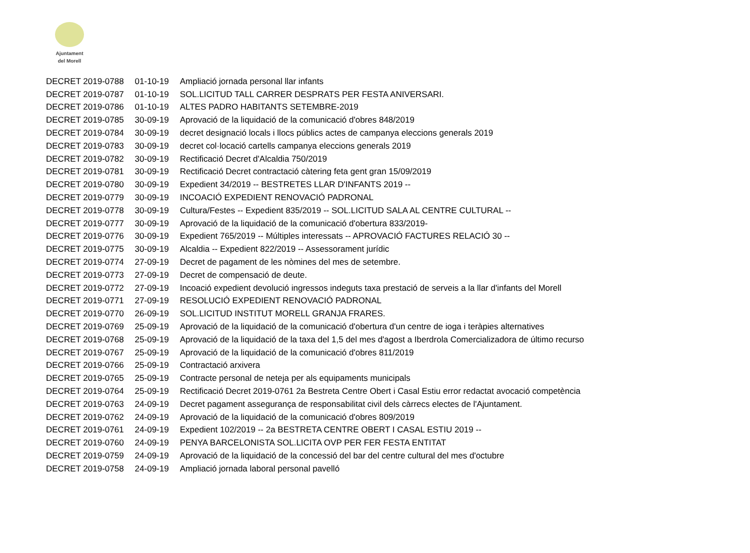Ajuntament
del Morell
| DECRET 2019-0788 | 01-10-19 | Ampliació jornada personal llar infants |
| DECRET 2019-0787 | 01-10-19 | SOL.LICITUD TALL CARRER DESPRATS PER FESTA ANIVERSARI. |
| DECRET 2019-0786 | 01-10-19 | ALTES PADRO HABITANTS SETEMBRE-2019 |
| DECRET 2019-0785 | 30-09-19 | Aprovació de la liquidació de la comunicació d'obres 848/2019 |
| DECRET 2019-0784 | 30-09-19 | decret designació locals i llocs públics actes de campanya eleccions generals 2019 |
| DECRET 2019-0783 | 30-09-19 | decret col·locació cartells campanya eleccions generals 2019 |
| DECRET 2019-0782 | 30-09-19 | Rectificació Decret d'Alcaldia 750/2019 |
| DECRET 2019-0781 | 30-09-19 | Rectificació Decret contractació càtering feta gent gran 15/09/2019 |
| DECRET 2019-0780 | 30-09-19 | Expedient 34/2019 -- BESTRETES LLAR D'INFANTS 2019 -- |
| DECRET 2019-0779 | 30-09-19 | INCOACIÓ EXPEDIENT RENOVACIÓ PADRONAL |
| DECRET 2019-0778 | 30-09-19 | Cultura/Festes -- Expedient 835/2019 -- SOL.LICITUD SALA AL CENTRE CULTURAL -- |
| DECRET 2019-0777 | 30-09-19 | Aprovació de la liquidació de la comunicació d'obertura 833/2019- |
| DECRET 2019-0776 | 30-09-19 | Expedient 765/2019 -- Múltiples interessats -- APROVACIÓ FACTURES RELACIÓ 30 -- |
| DECRET 2019-0775 | 30-09-19 | Alcaldia -- Expedient 822/2019 -- Assessorament jurídic |
| DECRET 2019-0774 | 27-09-19 | Decret de pagament de les nòmines del mes de setembre. |
| DECRET 2019-0773 | 27-09-19 | Decret de compensació de deute. |
| DECRET 2019-0772 | 27-09-19 | Incoació expedient devolució ingressos indeguts taxa prestació de serveis a la llar d'infants del Morell |
| DECRET 2019-0771 | 27-09-19 | RESOLUCIÓ EXPEDIENT RENOVACIÓ PADRONAL |
| DECRET 2019-0770 | 26-09-19 | SOL.LICITUD INSTITUT MORELL GRANJA FRARES. |
| DECRET 2019-0769 | 25-09-19 | Aprovació de la liquidació de la comunicació d'obertura d'un centre de ioga i teràpies alternatives |
| DECRET 2019-0768 | 25-09-19 | Aprovació de la liquidació de la taxa del 1,5 del mes d'agost a Iberdrola Comercializadora de último recurso |
| DECRET 2019-0767 | 25-09-19 | Aprovació de la liquidació de la comunicació d'obres 811/2019 |
| DECRET 2019-0766 | 25-09-19 | Contractació arxivera |
| DECRET 2019-0765 | 25-09-19 | Contracte personal de neteja per als equipaments municipals |
| DECRET 2019-0764 | 25-09-19 | Rectificació Decret 2019-0761 2a Bestreta Centre Obert i Casal Estiu error redactat avocació competència |
| DECRET 2019-0763 | 24-09-19 | Decret pagament assegurança de responsabilitat civil dels càrrecs electes de l'Ajuntament. |
| DECRET 2019-0762 | 24-09-19 | Aprovació de la liquidació de la comunicació d'obres 809/2019 |
| DECRET 2019-0761 | 24-09-19 | Expedient 102/2019 -- 2a BESTRETA CENTRE OBERT I CASAL ESTIU 2019 -- |
| DECRET 2019-0760 | 24-09-19 | PENYA BARCELONISTA SOL.LICITA OVP PER FER FESTA ENTITAT |
| DECRET 2019-0759 | 24-09-19 | Aprovació de la liquidació de la concessió del bar del centre cultural del mes d'octubre |
| DECRET 2019-0758 | 24-09-19 | Ampliació jornada laboral personal pavelló |